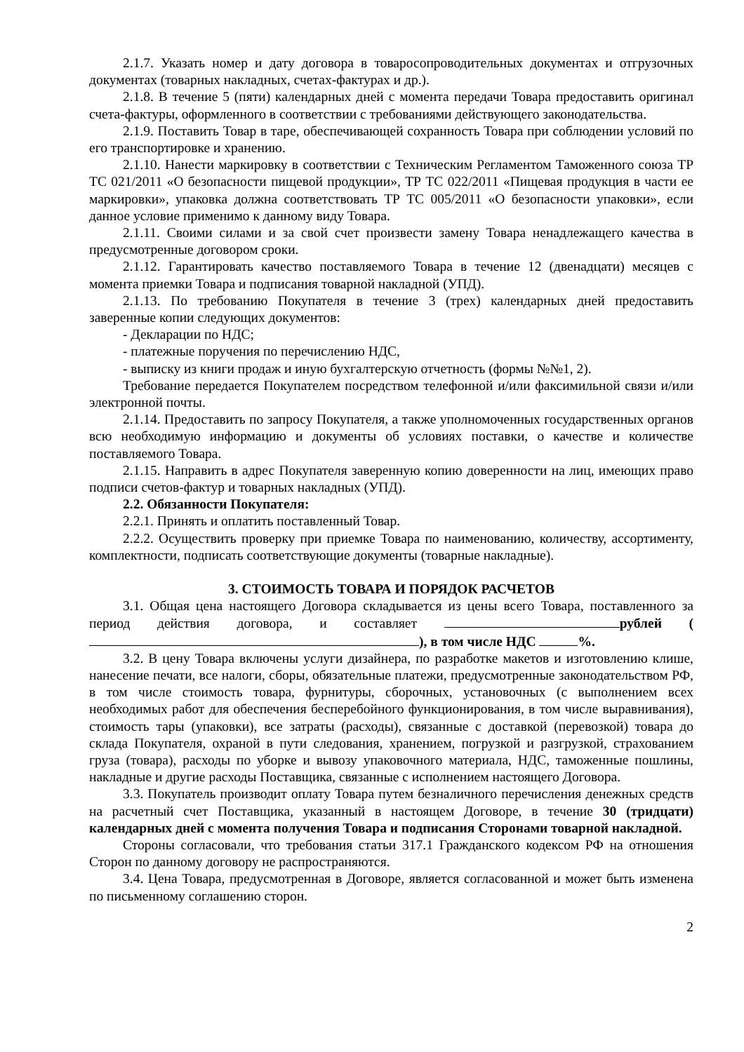2.1.7. Указать номер и дату договора в товаросопроводительных документах и отгрузочных документах (товарных накладных, счетах-фактурах и др.).
2.1.8. В течение 5 (пяти) календарных дней с момента передачи Товара предоставить оригинал счета-фактуры, оформленного в соответствии с требованиями действующего законодательства.
2.1.9. Поставить Товар в таре, обеспечивающей сохранность Товара при соблюдении условий по его транспортировке и хранению.
2.1.10. Нанести маркировку в соответствии с Техническим Регламентом Таможенного союза ТР ТС 021/2011 «О безопасности пищевой продукции», ТР ТС 022/2011 «Пищевая продукция в части ее маркировки», упаковка должна соответствовать ТР ТС 005/2011 «О безопасности упаковки», если данное условие применимо к данному виду Товара.
2.1.11. Своими силами и за свой счет произвести замену Товара ненадлежащего качества в предусмотренные договором сроки.
2.1.12. Гарантировать качество поставляемого Товара в течение 12 (двенадцати) месяцев с момента приемки Товара и подписания товарной накладной (УПД).
2.1.13. По требованию Покупателя в течение 3 (трех) календарных дней предоставить заверенные копии следующих документов:
- Декларации по НДС;
- платежные поручения по перечислению НДС,
- выписку из книги продаж и иную бухгалтерскую отчетность (формы №№1, 2).
Требование передается Покупателем посредством телефонной и/или факсимильной связи и/или электронной почты.
2.1.14. Предоставить по запросу Покупателя, а также уполномоченных государственных органов всю необходимую информацию и документы об условиях поставки, о качестве и количестве поставляемого Товара.
2.1.15. Направить в адрес Покупателя заверенную копию доверенности на лиц, имеющих право подписи счетов-фактур и товарных накладных (УПД).
2.2. Обязанности Покупателя:
2.2.1. Принять и оплатить поставленный Товар.
2.2.2. Осуществить проверку при приемке Товара по наименованию, количеству, ассортименту, комплектности, подписать соответствующие документы (товарные накладные).
3. СТОИМОСТЬ ТОВАРА И ПОРЯДОК РАСЧЕТОВ
3.1. Общая цена настоящего Договора складывается из цены всего Товара, поставленного за период действия договора, и составляет рублей ( ), в том числе НДС %.
3.2. В цену Товара включены услуги дизайнера, по разработке макетов и изготовлению клише, нанесение печати, все налоги, сборы, обязательные платежи, предусмотренные законодательством РФ, в том числе стоимость товара, фурнитуры, сборочных, установочных (с выполнением всех необходимых работ для обеспечения бесперебойного функционирования, в том числе выравнивания), стоимость тары (упаковки), все затраты (расходы), связанные с доставкой (перевозкой) товара до склада Покупателя, охраной в пути следования, хранением, погрузкой и разгрузкой, страхованием груза (товара), расходы по уборке и вывозу упаковочного материала, НДС, таможенные пошлины, накладные и другие расходы Поставщика, связанные с исполнением настоящего Договора.
3.3. Покупатель производит оплату Товара путем безналичного перечисления денежных средств на расчетный счет Поставщика, указанный в настоящем Договоре, в течение 30 (тридцати) календарных дней с момента получения Товара и подписания Сторонами товарной накладной.
Стороны согласовали, что требования статьи 317.1 Гражданского кодексом РФ на отношения Сторон по данному договору не распространяются.
3.4. Цена Товара, предусмотренная в Договоре, является согласованной и может быть изменена по письменному соглашению сторон.
2